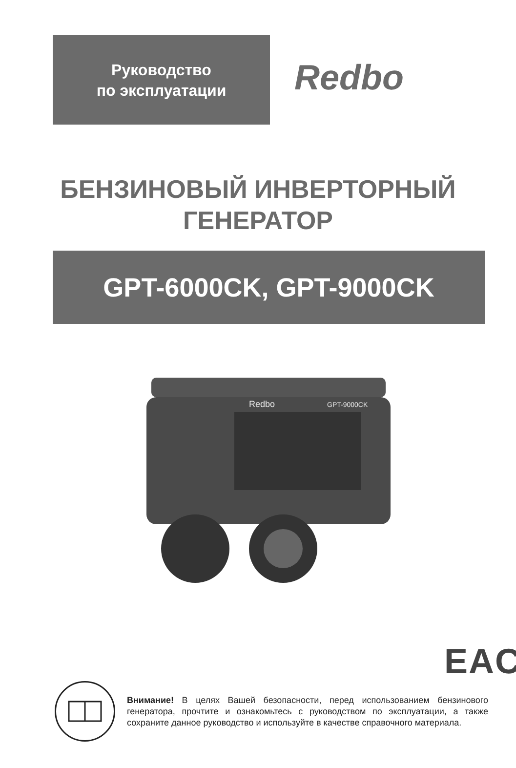Руководство
по эксплуатации
Redbo
БЕНЗИНОВЫЙ ИНВЕРТОРНЫЙ
ГЕНЕРАТОР
GPT-6000CK, GPT-9000CK
Redbo
GPT-9000CK
EAC
Внимание! В целях Вашей безопасности, перед использованием бензинового генератора, прочтите и ознакомьтесь с руководством по эксплуатации, а также сохраните данное руководство и используйте в качестве справочного материала.